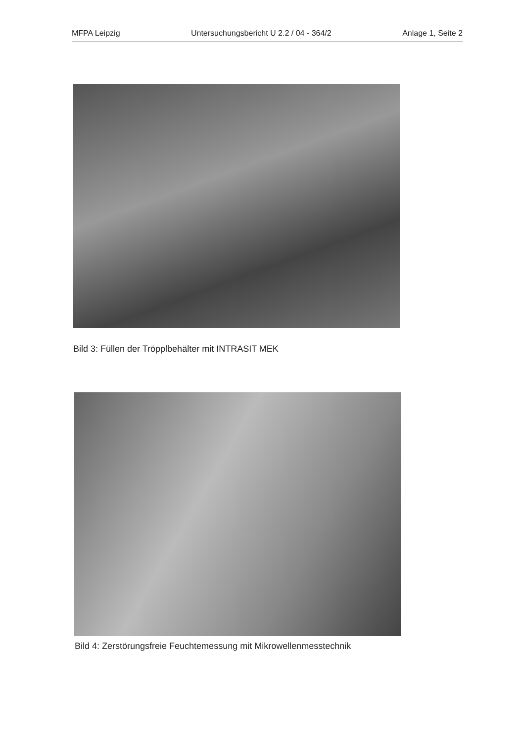MFPA Leipzig Untersuchungsbericht U 2.2 / 04 - 364/2 Anlage 1, Seite 2
Bild 3: Füllen der Tröpplbehälter mit INTRASIT MEK
Bild 4: Zerstörungsfreie Feuchtemessung mit Mikrowellenmesstechnik